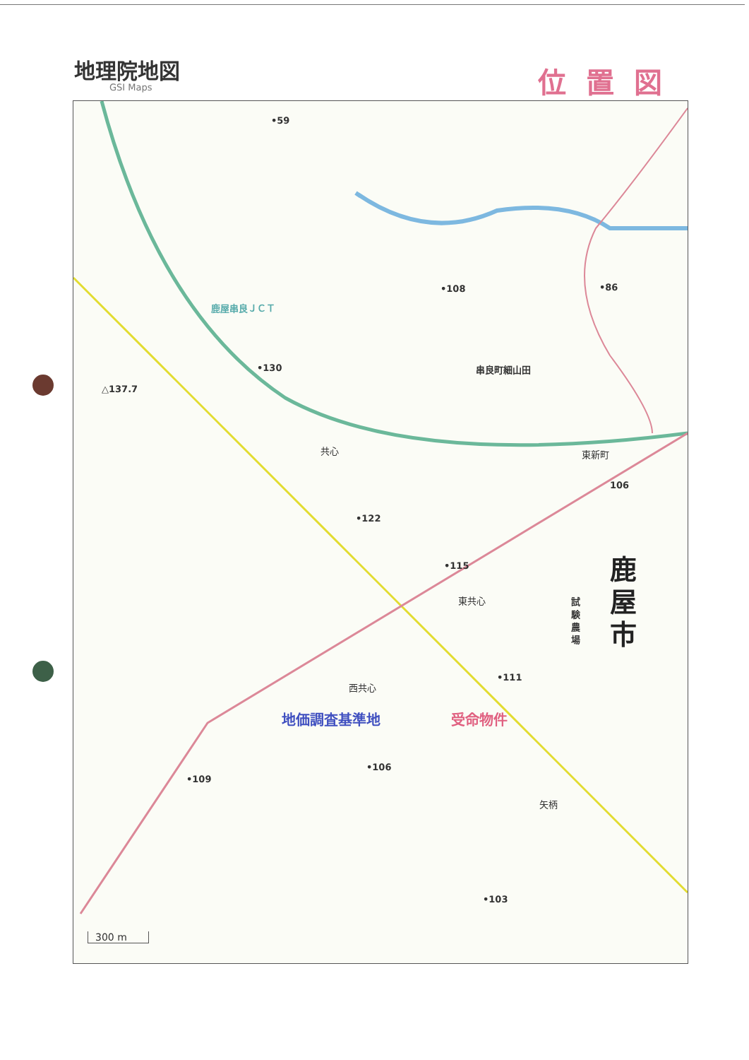地理院地図
GSI Maps
位置図
•59
△137.7
鹿屋串良ＪＣＴ
•108 •86
串良町細山田
•130
共心 東新町
106
•122
•115
東共心
鹿 屋 市
試験農場
•111
西共心
地価調査基準地 受命物件
•106
•109
矢柄
•103
300 m